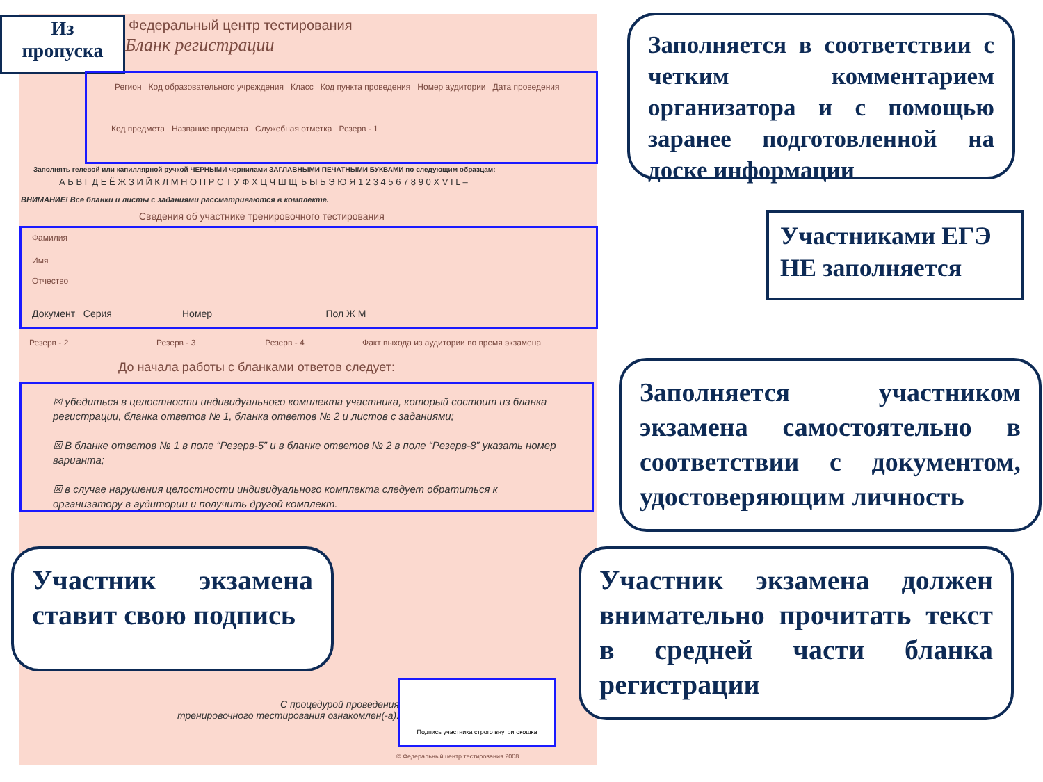Из
пропуска
Федеральный центр тестирования
Бланк регистрации
Регион Код образовательного учреждения Класс Код пункта проведения Номер аудитории Дата проведения
Код предмета Название предмета Служебная отметка Резерв - 1
Заполнять гелевой или капиллярной ручкой ЧЕРНЫМИ чернилами ЗАГЛАВНЫМИ ПЕЧАТНЫМИ БУКВАМИ по следующим образцам:
А Б В Г Д Е Ё Ж З И Й К Л М Н О П Р С Т У Ф Х Ц Ч Ш Щ Ъ Ы Ь Э Ю Я 1 2 3 4 5 6 7 8 9 0 X V I L –
ВНИМАНИЕ! Все бланки и листы с заданиями рассматриваются в комплекте.
Сведения об участнике тренировочного тестирования
Фамилия
Имя
Отчество
Документ Серия Номер Пол Ж М
Резерв - 2 Резерв - 3 Резерв - 4 Факт выхода из аудитории во время экзамена
До начала работы с бланками ответов следует:
☒ убедиться в целостности индивидуального комплекта участника, который состоит из бланка регистрации, бланка ответов № 1, бланка ответов № 2 и листов с заданиями;
☒ В бланке ответов № 1 в поле “Резерв-5” и в бланке ответов № 2 в поле “Резерв-8” указать номер варианта;
☒ в случае нарушения целостности индивидуального комплекта следует обратиться к организатору в аудитории и получить другой комплект.
С процедурой проведения
тренировочного тестирования ознакомлен(-а).
Подпись участника строго внутри окошка
© Федеральный центр тестирования 2008
Заполняется в соответствии с четким комментарием организатора и с помощью заранее подготовленной на доске информации
Участниками ЕГЭ НЕ заполняется
Заполняется участником экзамена самостоятельно в соответствии с документом, удостоверяющим личность
Участник экзамена ставит свою подпись
Участник экзамена должен внимательно прочитать текст в средней части бланка регистрации